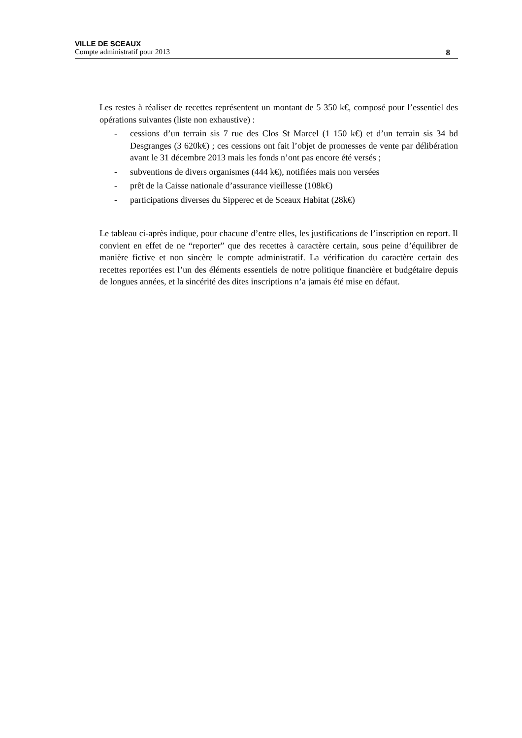VILLE DE SCEAUX
Compte administratif pour 2013 8
Les restes à réaliser de recettes représentent un montant de 5 350 k€, composé pour l’essentiel des opérations suivantes (liste non exhaustive) :
- cessions d’un terrain sis 7 rue des Clos St Marcel (1 150 k€) et d’un terrain sis 34 bd Desgranges (3 620k€) ; ces cessions ont fait l’objet de promesses de vente par délibération avant le 31 décembre 2013 mais les fonds n’ont pas encore été versés ;
- subventions de divers organismes (444 k€), notifiées mais non versées
- prêt de la Caisse nationale d’assurance vieillesse (108k€)
- participations diverses du Sipperec et de Sceaux Habitat (28k€)
Le tableau ci-après indique, pour chacune d’entre elles, les justifications de l’inscription en report. Il convient en effet de ne “reporter” que des recettes à caractère certain, sous peine d’équilibrer de manière fictive et non sincère le compte administratif. La vérification du caractère certain des recettes reportées est l’un des éléments essentiels de notre politique financière et budgétaire depuis de longues années, et la sincérité des dites inscriptions n’a jamais été mise en défaut.